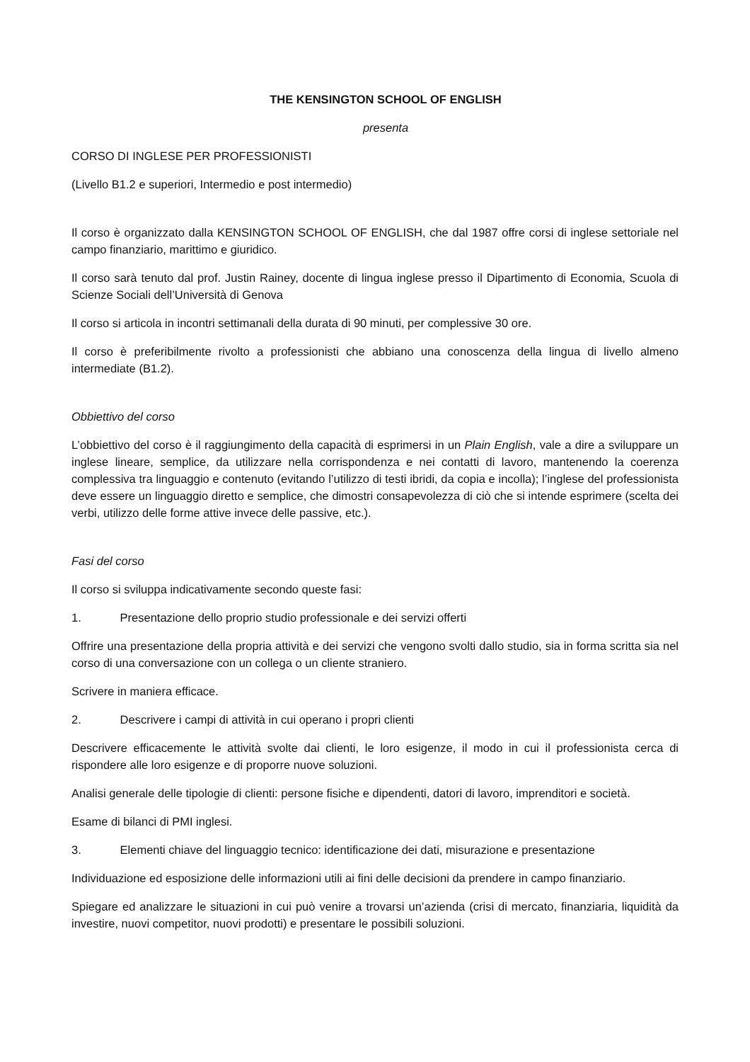THE KENSINGTON SCHOOL OF ENGLISH
presenta
CORSO DI INGLESE PER PROFESSIONISTI
(Livello B1.2 e superiori, Intermedio e post intermedio)
Il corso è organizzato dalla KENSINGTON SCHOOL OF ENGLISH, che dal 1987 offre corsi di inglese settoriale nel campo finanziario, marittimo e giuridico.
Il corso sarà tenuto dal prof. Justin Rainey, docente di lingua inglese presso il Dipartimento di Economia, Scuola di Scienze Sociali dell’Università di Genova
Il corso si articola in incontri settimanali della durata di 90 minuti, per complessive 30 ore.
Il corso è preferibilmente rivolto a professionisti che abbiano una conoscenza della lingua di livello almeno intermediate (B1.2).
Obbiettivo del corso
L’obbiettivo del corso è il raggiungimento della capacità di esprimersi in un Plain English, vale a dire a sviluppare un inglese lineare, semplice, da utilizzare nella corrispondenza e nei contatti di lavoro, mantenendo la coerenza complessiva tra linguaggio e contenuto (evitando l’utilizzo di testi ibridi, da copia e incolla); l’inglese del professionista deve essere un linguaggio diretto e semplice, che dimostri consapevolezza di ciò che si intende esprimere (scelta dei verbi, utilizzo delle forme attive invece delle passive, etc.).
Fasi del corso
Il corso si sviluppa indicativamente secondo queste fasi:
1. Presentazione dello proprio studio professionale e dei servizi offerti
Offrire una presentazione della propria attività e dei servizi che vengono svolti dallo studio, sia in forma scritta sia nel corso di una conversazione con un collega o un cliente straniero.
Scrivere in maniera efficace.
2. Descrivere i campi di attività in cui operano i propri clienti
Descrivere efficacemente le attività svolte dai clienti, le loro esigenze, il modo in cui il professionista cerca di rispondere alle loro esigenze e di proporre nuove soluzioni.
Analisi generale delle tipologie di clienti: persone fisiche e dipendenti, datori di lavoro, imprenditori e società.
Esame di bilanci di PMI inglesi.
3. Elementi chiave del linguaggio tecnico: identificazione dei dati, misurazione e presentazione
Individuazione ed esposizione delle informazioni utili ai fini delle decisioni da prendere in campo finanziario.
Spiegare ed analizzare le situazioni in cui può venire a trovarsi un’azienda (crisi di mercato, finanziaria, liquidità da investire, nuovi competitor, nuovi prodotti) e presentare le possibili soluzioni.